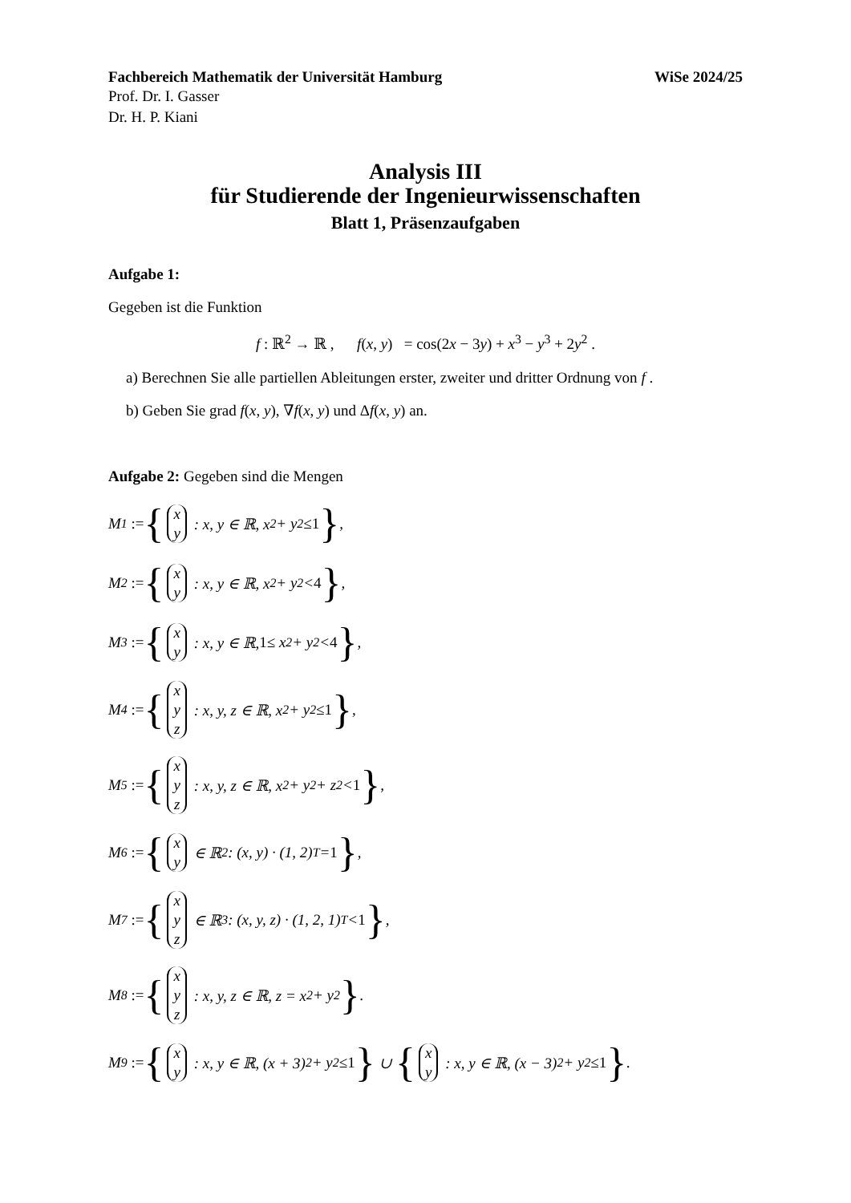Fachbereich Mathematik der Universität Hamburg WiSe 2024/25
Prof. Dr. I. Gasser
Dr. H. P. Kiani
Analysis III
für Studierende der Ingenieurwissenschaften
Blatt 1, Präsenzaufgaben
Aufgabe 1:
Gegeben ist die Funktion
f : ℝ<sup>2</sup> → ℝ , f(x, y) = cos(2x − 3y) + x<sup>3</sup> − y<sup>3</sup> + 2y<sup>2</sup> .
a) Berechnen Sie alle partiellen Ableitungen erster, zweiter und dritter Ordnung von f .
b) Geben Sie grad f(x, y), ∇f(x, y) und Δf(x, y) an.
Aufgabe 2: Gegeben sind die Mengen
M<sub>1</sub> := { x y : x, y ∈ ℝ, x<sup>2</sup> + y<sup>2</sup> ≤ 1 },
M<sub>2</sub> := { x y : x, y ∈ ℝ, x<sup>2</sup> + y<sup>2</sup> < 4 },
M<sub>3</sub> := { x y : x, y ∈ ℝ, 1 ≤ x<sup>2</sup> + y<sup>2</sup> < 4 },
M<sub>4</sub> := { x y z : x, y, z ∈ ℝ, x<sup>2</sup> + y<sup>2</sup> ≤ 1 },
M<sub>5</sub> := { x y z : x, y, z ∈ ℝ, x<sup>2</sup> + y<sup>2</sup> + z<sup>2</sup> < 1 },
M<sub>6</sub> := { x y ∈ ℝ<sup>2</sup> : (x, y) · (1, 2)<sup>T</sup> = 1 },
M<sub>7</sub> := { x y z ∈ ℝ<sup>3</sup> : (x, y, z) · (1, 2, 1)<sup>T</sup> < 1 },
M<sub>8</sub> := { x y z : x, y, z ∈ ℝ, z = x<sup>2</sup> + y<sup>2</sup> }.
M<sub>9</sub> := { x y : x, y ∈ ℝ, (x + 3)<sup>2</sup> + y<sup>2</sup> ≤ 1 } ∪ { x y : x, y ∈ ℝ, (x − 3)<sup>2</sup> + y<sup>2</sup> ≤ 1 }.